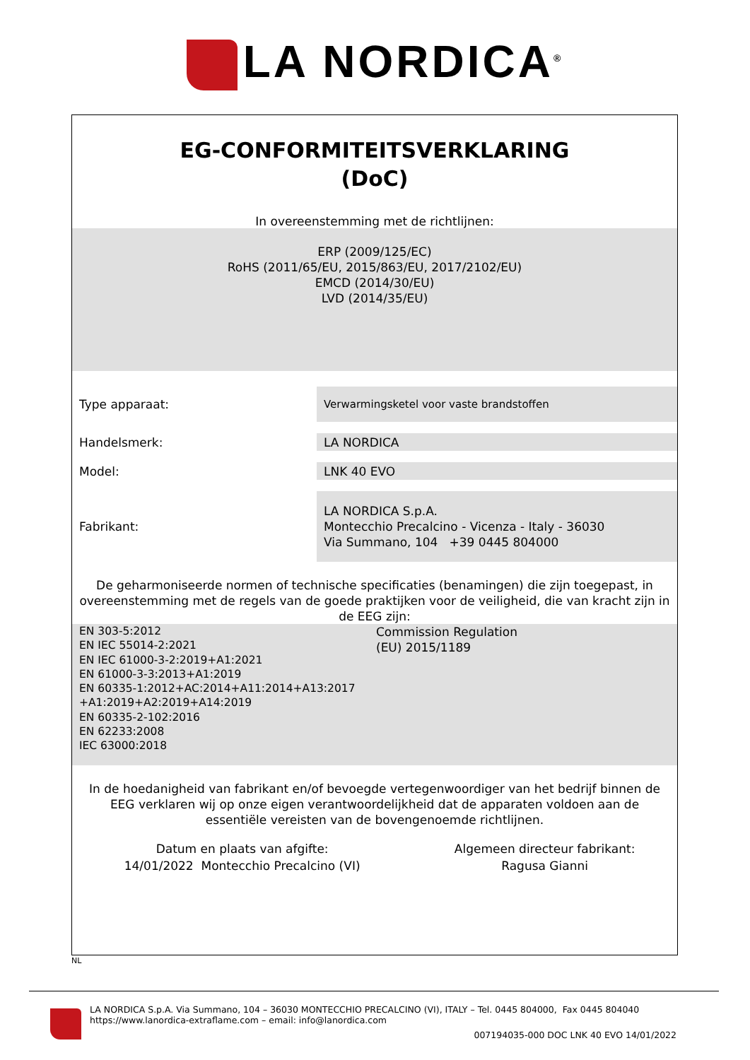LA NORDICA<sup>®</sup>
EG-CONFORMITEITSVERKLARING
(DoC)
In overeenstemming met de richtlijnen:
ERP (2009/125/EC)
RoHS (2011/65/EU, 2015/863/EU, 2017/2102/EU)
EMCD (2014/30/EU)
LVD (2014/35/EU)
| Type apparaat: | Verwarmingsketel voor vaste brandstoffen |
| Handelsmerk: | LA NORDICA |
| Model: | LNK 40 EVO |
| Fabrikant: | LA NORDICA S.p.A. Montecchio Precalcino - Vicenza - Italy - 36030 Via Summano, 104 +39 0445 804000 |
De geharmoniseerde normen of technische specificaties (benamingen) die zijn toegepast, in overeenstemming met de regels van de goede praktijken voor de veiligheid, die van kracht zijn in de EEG zijn:
| EN 303-5:2012 EN IEC 55014-2:2021 EN IEC 61000-3-2:2019+A1:2021 EN 61000-3-3:2013+A1:2019 EN 60335-1:2012+AC:2014+A11:2014+A13:2017 +A1:2019+A2:2019+A14:2019 EN 60335-2-102:2016 EN 62233:2008 IEC 63000:2018 | Commission Regulation (EU) 2015/1189 |
In de hoedanigheid van fabrikant en/of bevoegde vertegenwoordiger van het bedrijf binnen de EEG verklaren wij op onze eigen verantwoordelijkheid dat de apparaten voldoen aan de essentiële vereisten van de bovengenoemde richtlijnen.
| Datum en plaats van afgifte: 14/01/2022 Montecchio Precalcino (VI) | Algemeen directeur fabrikant: Ragusa Gianni |
NL
LA NORDICA S.p.A. Via Summano, 104 – 36030 MONTECCHIO PRECALCINO (VI), ITALY – Tel. 0445 804000, Fax 0445 804040
https://www.lanordica-extraflame.com – email: info@lanordica.com
007194035-000 DOC LNK 40 EVO 14/01/2022